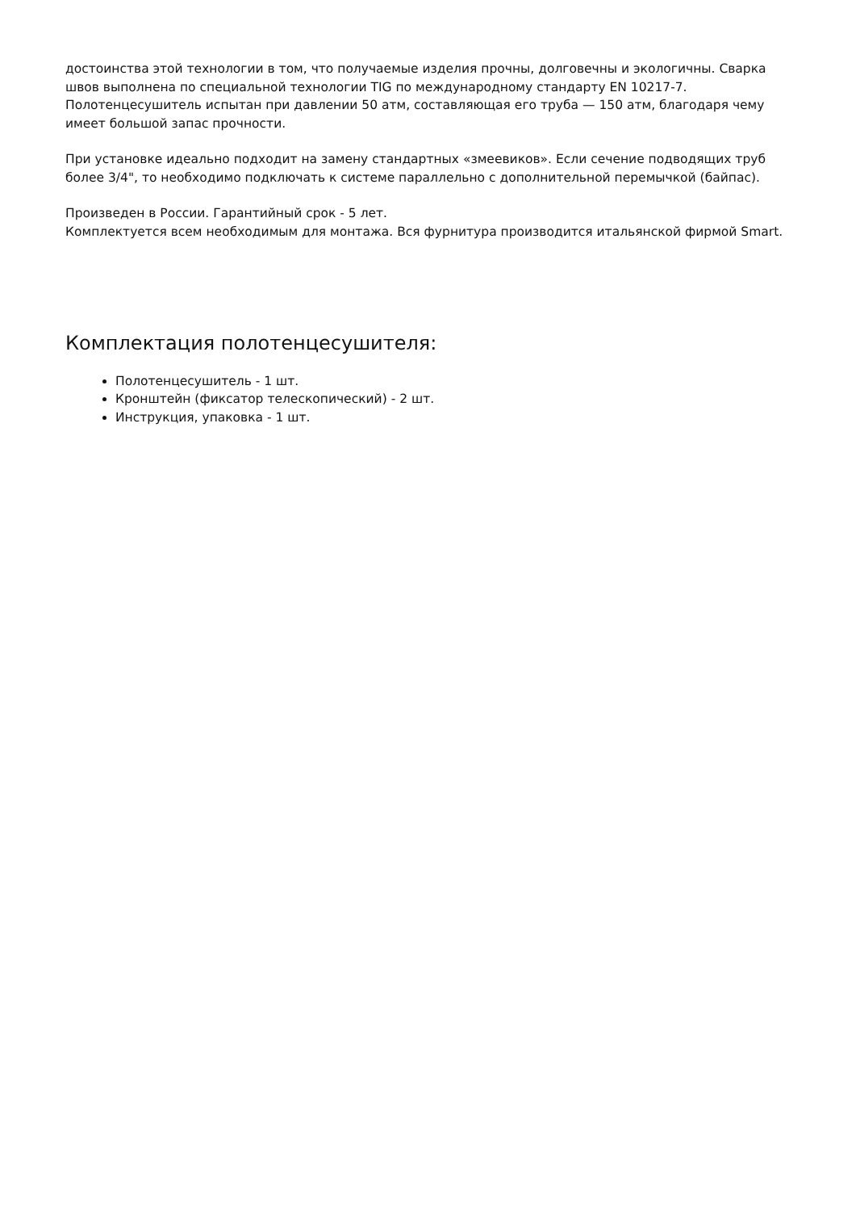достоинства этой технологии в том, что получаемые изделия прочны, долговечны и экологичны. Сварка швов выполнена по специальной технологии TIG по международному стандарту EN 10217-7. Полотенцесушитель испытан при давлении 50 атм, составляющая его труба — 150 атм, благодаря чему имеет большой запас прочности.
При установке идеально подходит на замену стандартных «змеевиков». Если сечение подводящих труб более 3/4", то необходимо подключать к системе параллельно с дополнительной перемычкой (байпас).
Произведен в России. Гарантийный срок - 5 лет.
Комплектуется всем необходимым для монтажа. Вся фурнитура производится итальянской фирмой Smart.
Комплектация полотенцесушителя:
Полотенцесушитель - 1 шт.
Кронштейн (фиксатор телескопический) - 2 шт.
Инструкция, упаковка - 1 шт.